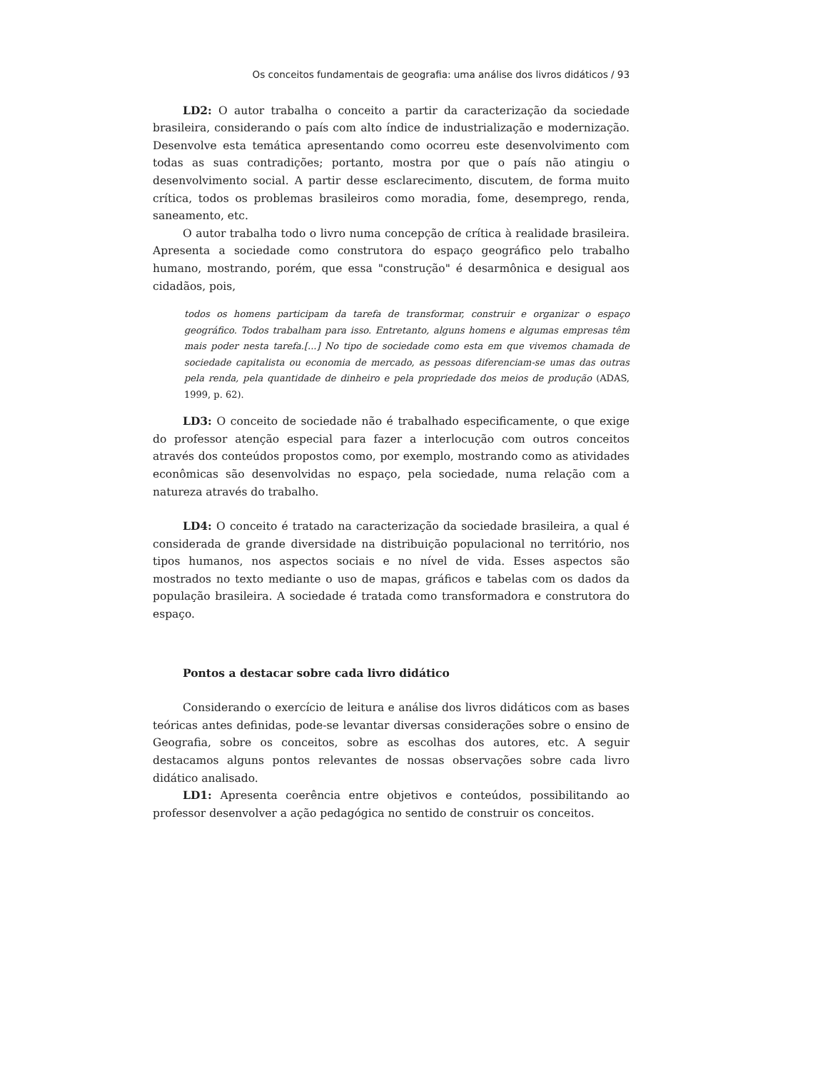Os conceitos fundamentais de geografia: uma análise dos livros didáticos / 93
LD2: O autor trabalha o conceito a partir da caracterização da sociedade brasileira, considerando o país com alto índice de industrialização e modernização. Desenvolve esta temática apresentando como ocorreu este desenvolvimento com todas as suas contradições; portanto, mostra por que o país não atingiu o desenvolvimento social. A partir desse esclarecimento, discutem, de forma muito crítica, todos os problemas brasileiros como moradia, fome, desemprego, renda, saneamento, etc.
O autor trabalha todo o livro numa concepção de crítica à realidade brasileira. Apresenta a sociedade como construtora do espaço geográfico pelo trabalho humano, mostrando, porém, que essa "construção" é desarmônica e desigual aos cidadãos, pois,
todos os homens participam da tarefa de transformar, construir e organizar o espaço geográfico. Todos trabalham para isso. Entretanto, alguns homens e algumas empresas têm mais poder nesta tarefa.[...] No tipo de sociedade como esta em que vivemos chamada de sociedade capitalista ou economia de mercado, as pessoas diferenciam-se umas das outras pela renda, pela quantidade de dinheiro e pela propriedade dos meios de produção (ADAS, 1999, p. 62).
LD3: O conceito de sociedade não é trabalhado especificamente, o que exige do professor atenção especial para fazer a interlocução com outros conceitos através dos conteúdos propostos como, por exemplo, mostrando como as atividades econômicas são desenvolvidas no espaço, pela sociedade, numa relação com a natureza através do trabalho.
LD4: O conceito é tratado na caracterização da sociedade brasileira, a qual é considerada de grande diversidade na distribuição populacional no território, nos tipos humanos, nos aspectos sociais e no nível de vida. Esses aspectos são mostrados no texto mediante o uso de mapas, gráficos e tabelas com os dados da população brasileira. A sociedade é tratada como transformadora e construtora do espaço.
Pontos a destacar sobre cada livro didático
Considerando o exercício de leitura e análise dos livros didáticos com as bases teóricas antes definidas, pode-se levantar diversas considerações sobre o ensino de Geografia, sobre os conceitos, sobre as escolhas dos autores, etc. A seguir destacamos alguns pontos relevantes de nossas observações sobre cada livro didático analisado.
LD1: Apresenta coerência entre objetivos e conteúdos, possibilitando ao professor desenvolver a ação pedagógica no sentido de construir os conceitos.